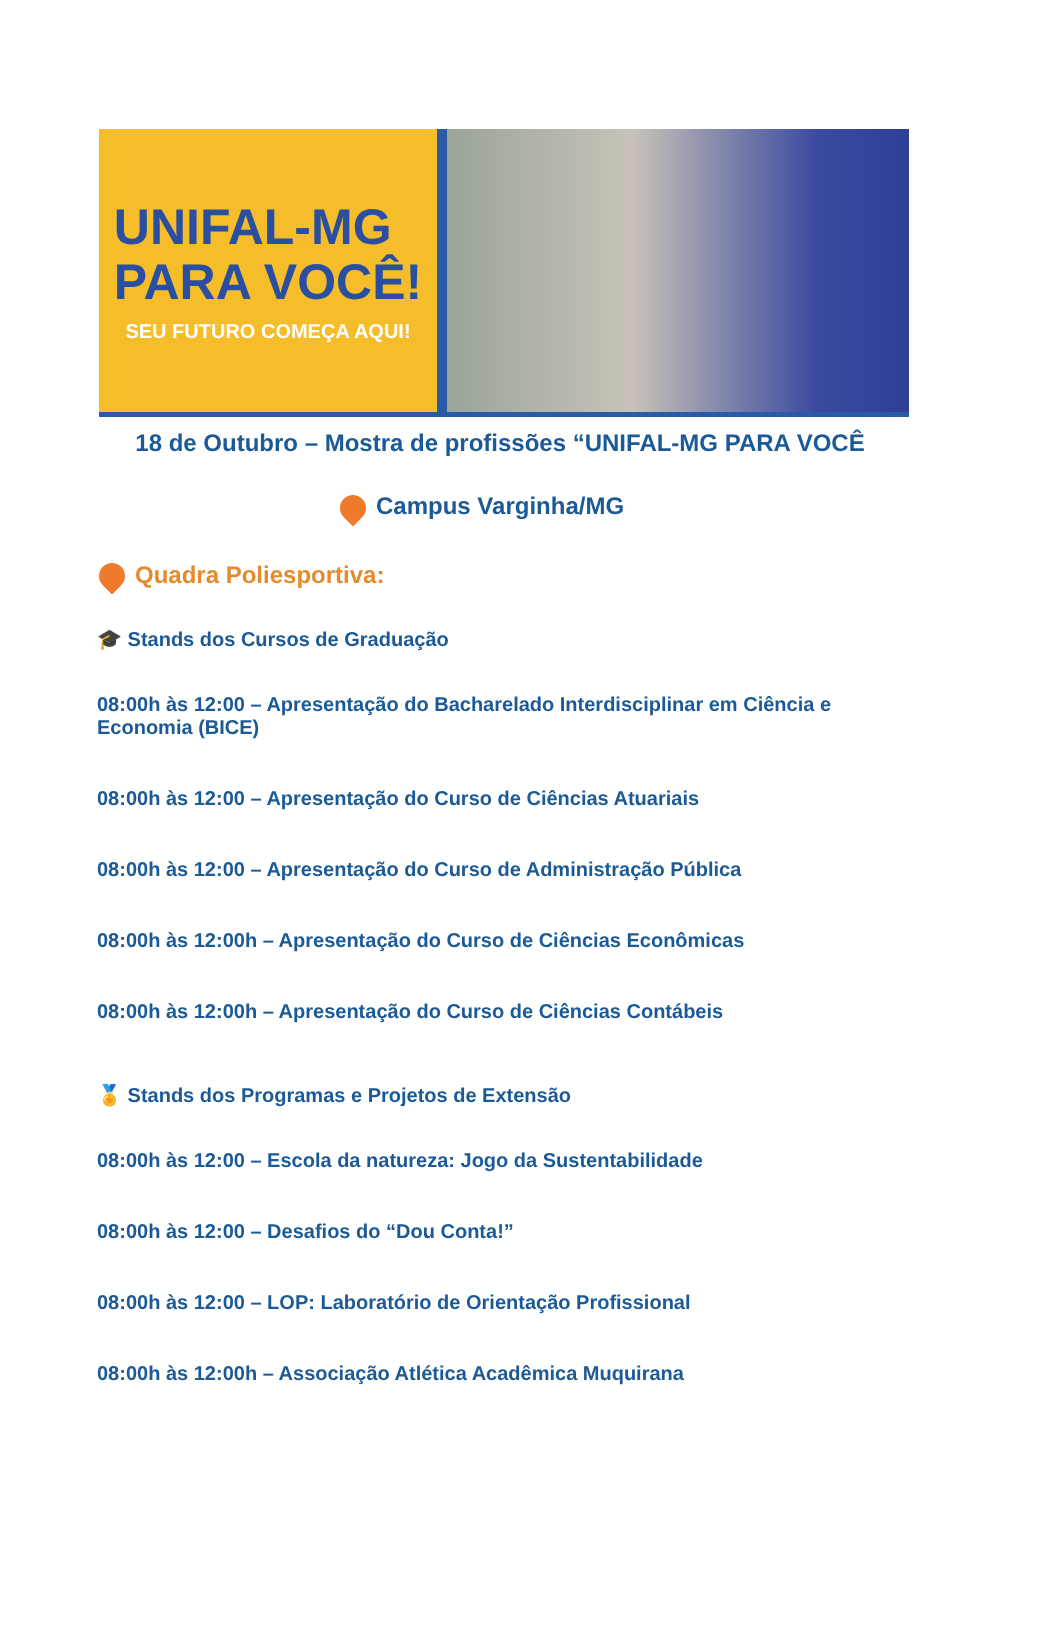UNIFAL-MG
PARA VOCÊ!
SEU FUTURO COMEÇA AQUI!
18 de Outubro – Mostra de profissões “UNIFAL-MG PARA VOCÊ
Campus Varginha/MG
Quadra Poliesportiva:
🎓 Stands dos Cursos de Graduação
08:00h às 12:00 – Apresentação do Bacharelado Interdisciplinar em Ciência e Economia (BICE)
08:00h às 12:00 – Apresentação do Curso de Ciências Atuariais
08:00h às 12:00 – Apresentação do Curso de Administração Pública
08:00h às 12:00h – Apresentação do Curso de Ciências Econômicas
08:00h às 12:00h – Apresentação do Curso de Ciências Contábeis
🏅 Stands dos Programas e Projetos de Extensão
08:00h às 12:00 – Escola da natureza: Jogo da Sustentabilidade
08:00h às 12:00 – Desafios do “Dou Conta!”
08:00h às 12:00 – LOP: Laboratório de Orientação Profissional
08:00h às 12:00h – Associação Atlética Acadêmica Muquirana